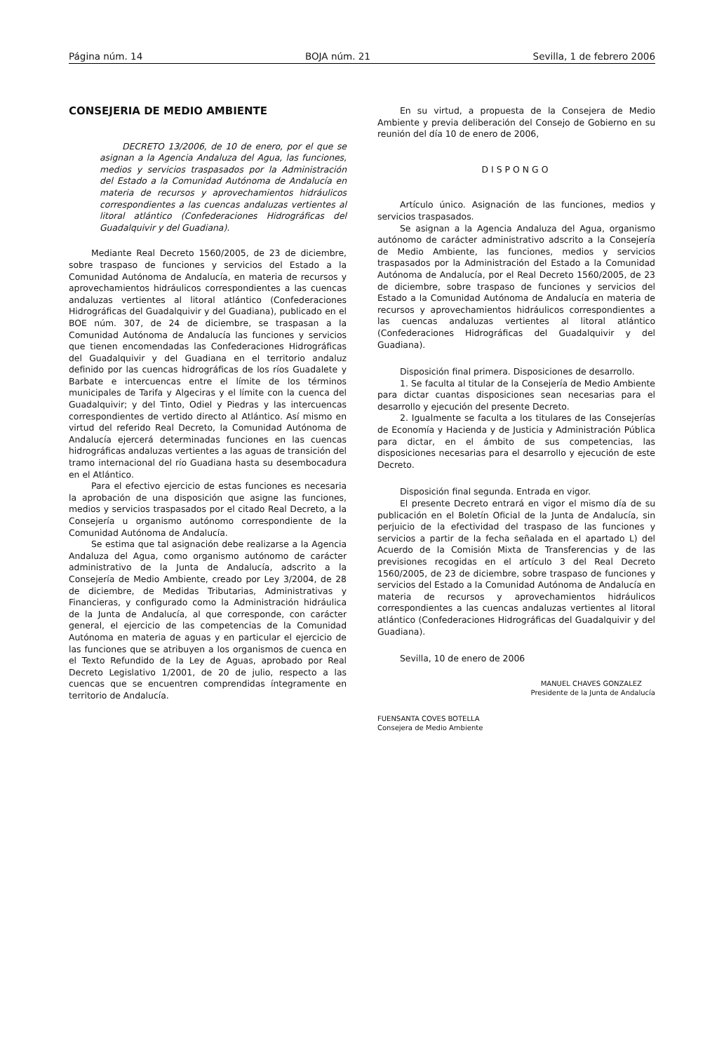Página núm. 14 BOJA núm. 21 Sevilla, 1 de febrero 2006
CONSEJERIA DE MEDIO AMBIENTE
DECRETO 13/2006, de 10 de enero, por el que se asignan a la Agencia Andaluza del Agua, las funciones, medios y servicios traspasados por la Administración del Estado a la Comunidad Autónoma de Andalucía en materia de recursos y aprovechamientos hidráulicos correspondientes a las cuencas andaluzas vertientes al litoral atlántico (Confederaciones Hidrográficas del Guadalquivir y del Guadiana).
Mediante Real Decreto 1560/2005, de 23 de diciembre, sobre traspaso de funciones y servicios del Estado a la Comunidad Autónoma de Andalucía, en materia de recursos y aprovechamientos hidráulicos correspondientes a las cuencas andaluzas vertientes al litoral atlántico (Confederaciones Hidrográficas del Guadalquivir y del Guadiana), publicado en el BOE núm. 307, de 24 de diciembre, se traspasan a la Comunidad Autónoma de Andalucía las funciones y servicios que tienen encomendadas las Confederaciones Hidrográficas del Guadalquivir y del Guadiana en el territorio andaluz definido por las cuencas hidrográficas de los ríos Guadalete y Barbate e intercuencas entre el límite de los términos municipales de Tarifa y Algeciras y el límite con la cuenca del Guadalquivir; y del Tinto, Odiel y Piedras y las intercuencas correspondientes de vertido directo al Atlántico. Así mismo en virtud del referido Real Decreto, la Comunidad Autónoma de Andalucía ejercerá determinadas funciones en las cuencas hidrográficas andaluzas vertientes a las aguas de transición del tramo internacional del río Guadiana hasta su desembocadura en el Atlántico.
Para el efectivo ejercicio de estas funciones es necesaria la aprobación de una disposición que asigne las funciones, medios y servicios traspasados por el citado Real Decreto, a la Consejería u organismo autónomo correspondiente de la Comunidad Autónoma de Andalucía.
Se estima que tal asignación debe realizarse a la Agencia Andaluza del Agua, como organismo autónomo de carácter administrativo de la Junta de Andalucía, adscrito a la Consejería de Medio Ambiente, creado por Ley 3/2004, de 28 de diciembre, de Medidas Tributarias, Administrativas y Financieras, y configurado como la Administración hidráulica de la Junta de Andalucía, al que corresponde, con carácter general, el ejercicio de las competencias de la Comunidad Autónoma en materia de aguas y en particular el ejercicio de las funciones que se atribuyen a los organismos de cuenca en el Texto Refundido de la Ley de Aguas, aprobado por Real Decreto Legislativo 1/2001, de 20 de julio, respecto a las cuencas que se encuentren comprendidas íntegramente en territorio de Andalucía.
En su virtud, a propuesta de la Consejera de Medio Ambiente y previa deliberación del Consejo de Gobierno en su reunión del día 10 de enero de 2006,
DISPONGO
Artículo único. Asignación de las funciones, medios y servicios traspasados.
Se asignan a la Agencia Andaluza del Agua, organismo autónomo de carácter administrativo adscrito a la Consejería de Medio Ambiente, las funciones, medios y servicios traspasados por la Administración del Estado a la Comunidad Autónoma de Andalucía, por el Real Decreto 1560/2005, de 23 de diciembre, sobre traspaso de funciones y servicios del Estado a la Comunidad Autónoma de Andalucía en materia de recursos y aprovechamientos hidráulicos correspondientes a las cuencas andaluzas vertientes al litoral atlántico (Confederaciones Hidrográficas del Guadalquivir y del Guadiana).
Disposición final primera. Disposiciones de desarrollo.
1. Se faculta al titular de la Consejería de Medio Ambiente para dictar cuantas disposiciones sean necesarias para el desarrollo y ejecución del presente Decreto.
2. Igualmente se faculta a los titulares de las Consejerías de Economía y Hacienda y de Justicia y Administración Pública para dictar, en el ámbito de sus competencias, las disposiciones necesarias para el desarrollo y ejecución de este Decreto.
Disposición final segunda. Entrada en vigor.
El presente Decreto entrará en vigor el mismo día de su publicación en el Boletín Oficial de la Junta de Andalucía, sin perjuicio de la efectividad del traspaso de las funciones y servicios a partir de la fecha señalada en el apartado L) del Acuerdo de la Comisión Mixta de Transferencias y de las previsiones recogidas en el artículo 3 del Real Decreto 1560/2005, de 23 de diciembre, sobre traspaso de funciones y servicios del Estado a la Comunidad Autónoma de Andalucía en materia de recursos y aprovechamientos hidráulicos correspondientes a las cuencas andaluzas vertientes al litoral atlántico (Confederaciones Hidrográficas del Guadalquivir y del Guadiana).
Sevilla, 10 de enero de 2006
MANUEL CHAVES GONZALEZ
Presidente de la Junta de Andalucía
FUENSANTA COVES BOTELLA
Consejera de Medio Ambiente